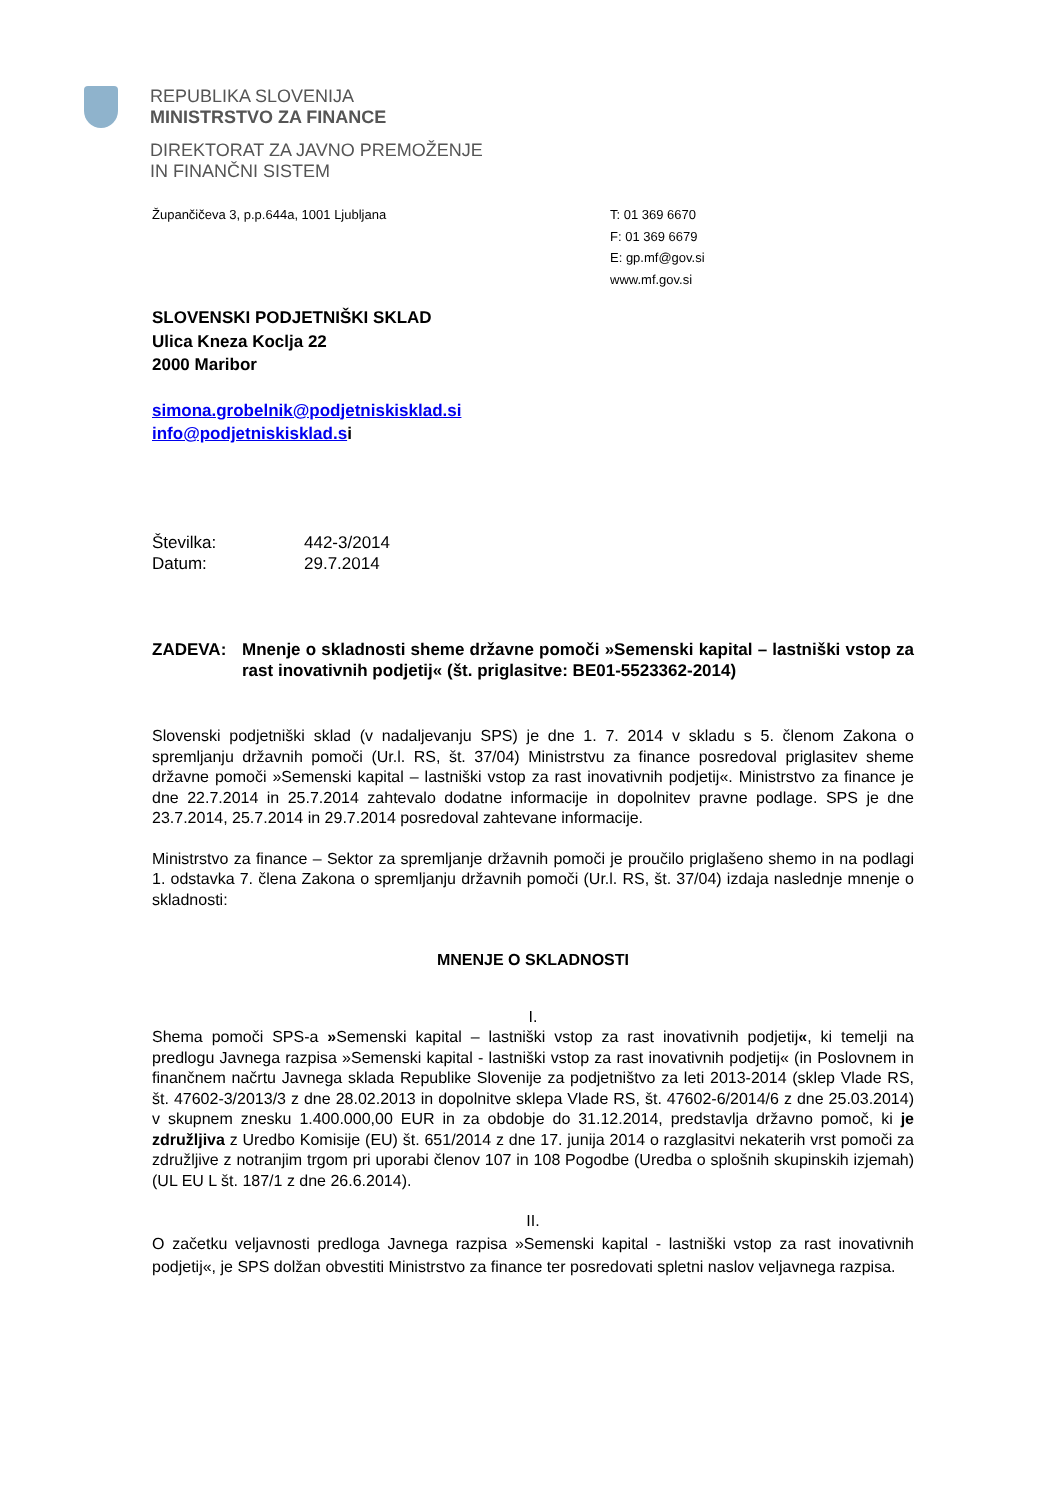REPUBLIKA SLOVENIJA
MINISTRSTVO ZA FINANCE
DIREKTORAT ZA JAVNO PREMOŽENJE
IN FINANČNI SISTEM
Župančičeva 3, p.p.644a, 1001 Ljubljana T: 01 369 6670
F: 01 369 6679
E: gp.mf@gov.si
www.mf.gov.si
SLOVENSKI PODJETNIŠKI SKLAD
Ulica Kneza Koclja 22
2000 Maribor
simona.grobelnik@podjetniskisklad.si
info@podjetniskisklad.si
Številka:
Datum:
442-3/2014
29.7.2014
ZADEVA: Mnenje o skladnosti sheme državne pomoči »Semenski kapital – lastniški vstop za rast inovativnih podjetij« (št. priglasitve: BE01-5523362-2014)
Slovenski podjetniški sklad (v nadaljevanju SPS) je dne 1. 7. 2014 v skladu s 5. členom Zakona o spremljanju državnih pomoči (Ur.l. RS, št. 37/04) Ministrstvu za finance posredoval priglasitev sheme državne pomoči »Semenski kapital – lastniški vstop za rast inovativnih podjetij«. Ministrstvo za finance je dne 22.7.2014 in 25.7.2014 zahtevalo dodatne informacije in dopolnitev pravne podlage. SPS je dne 23.7.2014, 25.7.2014 in 29.7.2014 posredoval zahtevane informacije.
Ministrstvo za finance – Sektor za spremljanje državnih pomoči je proučilo priglašeno shemo in na podlagi 1. odstavka 7. člena Zakona o spremljanju državnih pomoči (Ur.l. RS, št. 37/04) izdaja naslednje mnenje o skladnosti:
MNENJE O SKLADNOSTI
I.
Shema pomoči SPS-a »Semenski kapital – lastniški vstop za rast inovativnih podjetij«, ki temelji na predlogu Javnega razpisa »Semenski kapital - lastniški vstop za rast inovativnih podjetij« (in Poslovnem in finančnem načrtu Javnega sklada Republike Slovenije za podjetništvo za leti 2013-2014 (sklep Vlade RS, št. 47602-3/2013/3 z dne 28.02.2013 in dopolnitve sklepa Vlade RS, št. 47602-6/2014/6 z dne 25.03.2014) v skupnem znesku 1.400.000,00 EUR in za obdobje do 31.12.2014, predstavlja državno pomoč, ki je združljiva z Uredbo Komisije (EU) št. 651/2014 z dne 17. junija 2014 o razglasitvi nekaterih vrst pomoči za združljive z notranjim trgom pri uporabi členov 107 in 108 Pogodbe (Uredba o splošnih skupinskih izjemah) (UL EU L št. 187/1 z dne 26.6.2014).
II.
O začetku veljavnosti predloga Javnega razpisa »Semenski kapital - lastniški vstop za rast inovativnih podjetij«, je SPS dolžan obvestiti Ministrstvo za finance ter posredovati spletni naslov veljavnega razpisa.